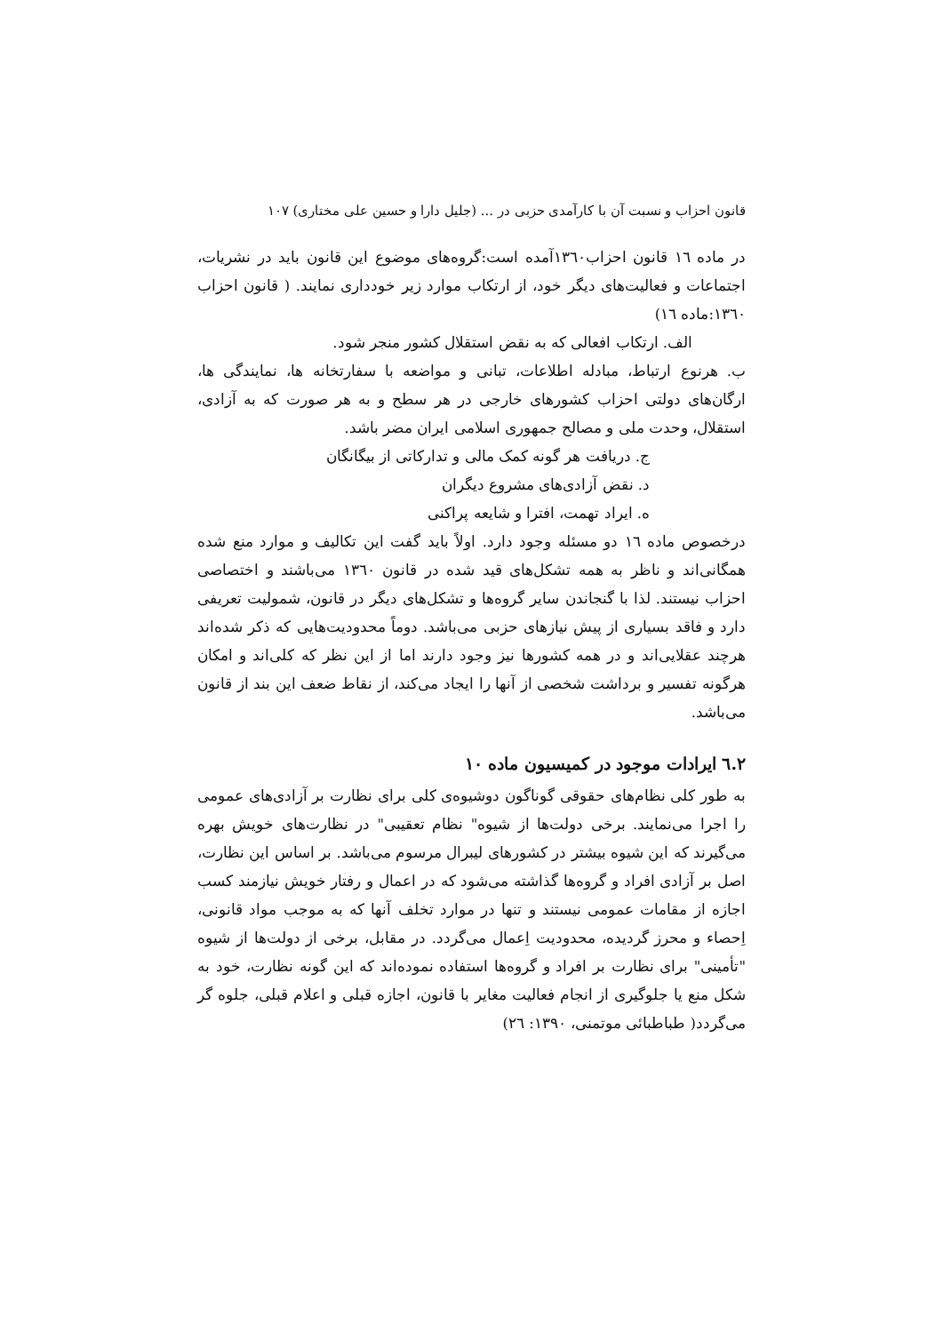قانون احزاب و نسبت آن با کارآمدی حزبی در ... (جلیل دارا و حسین علی مختاری) ۱۰۷
در ماده ۱٦ قانون احزاب۱۳٦۰آمده است:گروه‌های موضوع این قانون باید در نشریات، اجتماعات و فعالیت‌های دیگر خود، از ارتکاب موارد زیر خودداری نمایند. ( قانون احزاب ۱۳٦۰:ماده ۱٦)
الف. ارتکاب افعالی که به نقض استقلال کشور منجر شود.
ب. هرنوع ارتباط، مبادله اطلاعات، تبانی و مواضعه با سفارتخانه ها، نمایندگی ها، ارگان‌های دولتی احزاب کشورهای خارجی در هر سطح و به هر صورت که به آزادی، استقلال، وحدت ملی و مصالح جمهوری اسلامی ایران مضر باشد.
ج. دریافت هر گونه کمک مالی و تدارکاتی از بیگانگان
د. نقض آزادی‌های مشروع دیگران
ه. ایراد تهمت، افترا و شایعه پراکنی
درخصوص ماده ۱٦ دو مسئله وجود دارد. اولاً باید گفت این تکالیف و موارد منع شده همگانی‌اند و ناظر به همه تشکل‌های قید شده در قانون ۱۳٦۰ می‌باشند و اختصاصی احزاب نیستند. لذا با گنجاندن سایر گروه‌ها و تشکل‌های دیگر در قانون، شمولیت تعریفی دارد و فاقد بسیاری از پیش نیازهای حزبی می‌باشد. دوماً محدودیت‌هایی که ذکر شده‌اند هرچند عقلایی‌اند و در همه کشورها نیز وجود دارند اما از این نظر که کلی‌اند و امکان هرگونه تفسیر و برداشت شخصی از آنها را ایجاد می‌کند، از نقاط ضعف این بند از قانون می‌باشد.
۲.٦ ایرادات موجود در کمیسیون ماده ۱۰
به طور کلی نظام‌های حقوقی گوناگون دوشیوه‌ی کلی برای نظارت بر آزادی‌های عمومی را اجرا می‌نمایند. برخی دولت‌ها از شیوه" نظام تعقیبی" در نظارت‌های خویش بهره می‌گیرند که این شیوه بیشتر در کشورهای لیبرال مرسوم می‌باشد. بر اساس این نظارت، اصل بر آزادی افراد و گروه‌ها گذاشته می‌شود که در اعمال و رفتار خویش نیازمند کسب اجازه از مقامات عمومی نیستند و تنها در موارد تخلف آنها که به موجب مواد قانونی، اِحصاء و محرز گردیده، محدودیت اِعمال می‌گردد. در مقابل، برخی از دولت‌ها از شیوه "تأمینی" برای نظارت بر افراد و گروه‌ها استفاده نموده‌اند که این گونه نظارت، خود به شکل منع یا جلوگیری از انجام فعالیت مغایر با قانون، اجازه قبلی و اعلام قبلی، جلوه گر می‌گردد( طباطبائی موتمنی، ۱۳۹۰: ۲٦)